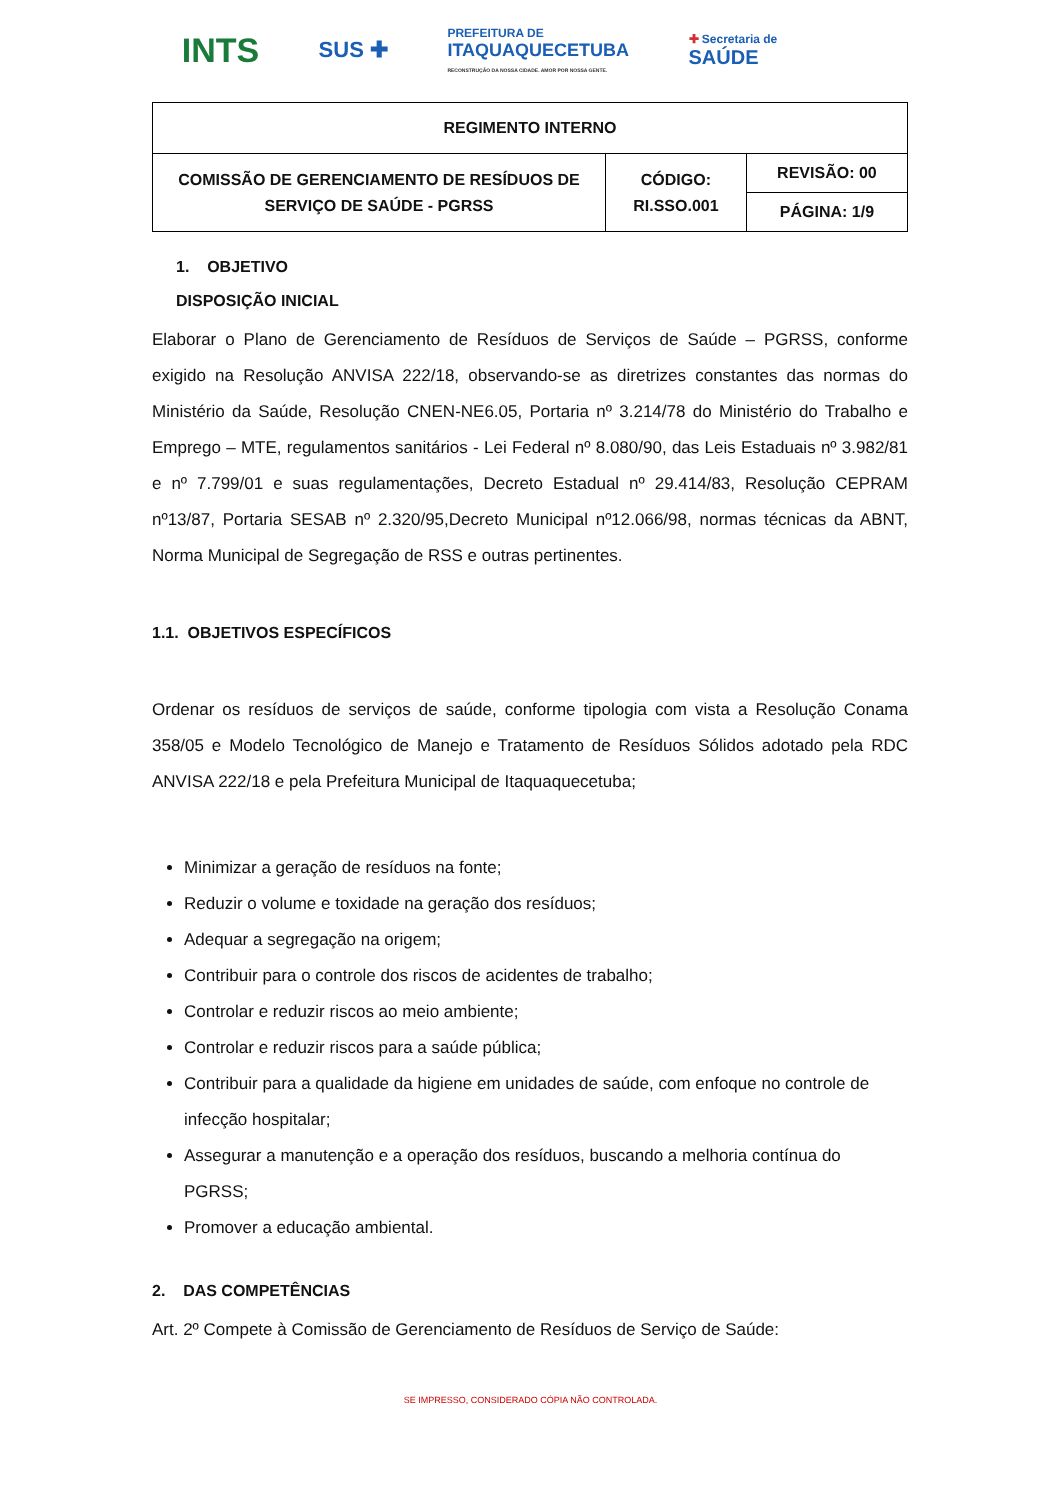INTS SUS ✚ PREFEITURA DE
ITAQUAQUECETUBA
RECONSTRUÇÃO DA NOSSA CIDADE. AMOR POR NOSSA GENTE. ✚ Secretaria de
SAÚDE
| REGIMENTO INTERNO | | |
| COMISSÃO DE GERENCIAMENTO DE RESÍDUOS DE SERVIÇO DE SAÚDE - PGRSS | CÓDIGO: RI.SSO.001 | REVISÃO: 00 |
| | | PÁGINA: 1/9 |
1. OBJETIVO
DISPOSIÇÃO INICIAL
Elaborar o Plano de Gerenciamento de Resíduos de Serviços de Saúde – PGRSS, conforme exigido na Resolução ANVISA 222/18, observando-se as diretrizes constantes das normas do Ministério da Saúde, Resolução CNEN-NE6.05, Portaria nº 3.214/78 do Ministério do Trabalho e Emprego – MTE, regulamentos sanitários - Lei Federal nº 8.080/90, das Leis Estaduais nº 3.982/81 e nº 7.799/01 e suas regulamentações, Decreto Estadual nº 29.414/83, Resolução CEPRAM nº13/87, Portaria SESAB nº 2.320/95,Decreto Municipal nº12.066/98, normas técnicas da ABNT, Norma Municipal de Segregação de RSS e outras pertinentes.
1.1. OBJETIVOS ESPECÍFICOS
Ordenar os resíduos de serviços de saúde, conforme tipologia com vista a Resolução Conama 358/05 e Modelo Tecnológico de Manejo e Tratamento de Resíduos Sólidos adotado pela RDC ANVISA 222/18 e pela Prefeitura Municipal de Itaquaquecetuba;
Minimizar a geração de resíduos na fonte;
Reduzir o volume e toxidade na geração dos resíduos;
Adequar a segregação na origem;
Contribuir para o controle dos riscos de acidentes de trabalho;
Controlar e reduzir riscos ao meio ambiente;
Controlar e reduzir riscos para a saúde pública;
Contribuir para a qualidade da higiene em unidades de saúde, com enfoque no controle de infecção hospitalar;
Assegurar a manutenção e a operação dos resíduos, buscando a melhoria contínua do PGRSS;
Promover a educação ambiental.
2. DAS COMPETÊNCIAS
Art. 2º Compete à Comissão de Gerenciamento de Resíduos de Serviço de Saúde:
SE IMPRESSO, CONSIDERADO CÓPIA NÃO CONTROLADA.